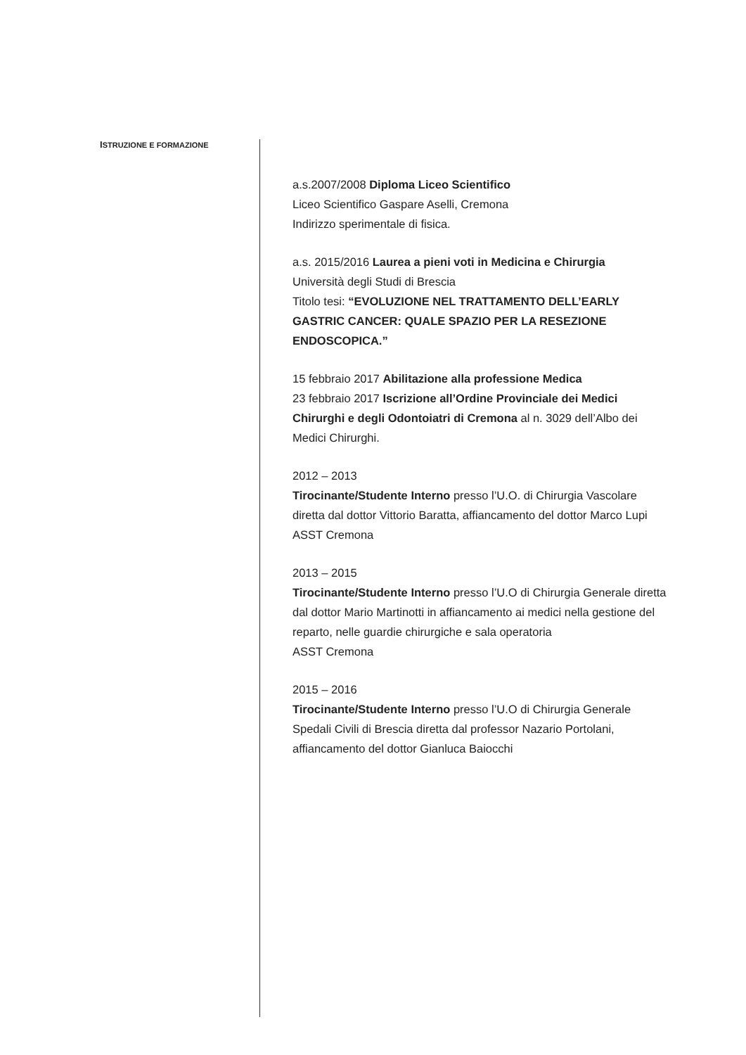ISTRUZIONE E FORMAZIONE
a.s.2007/2008 Diploma Liceo Scientifico
Liceo Scientifico Gaspare Aselli, Cremona
Indirizzo sperimentale di fisica.
a.s. 2015/2016 Laurea a pieni voti in Medicina e Chirurgia
Università degli Studi di Brescia
Titolo tesi: “EVOLUZIONE NEL TRATTAMENTO DELL’EARLY GASTRIC CANCER: QUALE SPAZIO PER LA RESEZIONE ENDOSCOPICA.”
15 febbraio 2017 Abilitazione alla professione Medica
23 febbraio 2017 Iscrizione all’Ordine Provinciale dei Medici Chirurghi e degli Odontoiatri di Cremona al n. 3029 dell’Albo dei Medici Chirurghi.
2012 – 2013
Tirocinante/Studente Interno presso l’U.O. di Chirurgia Vascolare diretta dal dottor Vittorio Baratta, affiancamento del dottor Marco Lupi
ASST Cremona
2013 – 2015
Tirocinante/Studente Interno presso l’U.O di Chirurgia Generale diretta dal dottor Mario Martinotti in affiancamento ai medici nella gestione del reparto, nelle guardie chirurgiche e sala operatoria
ASST Cremona
2015 – 2016
Tirocinante/Studente Interno presso l’U.O di Chirurgia Generale Spedali Civili di Brescia diretta dal professor Nazario Portolani, affiancamento del dottor Gianluca Baiocchi